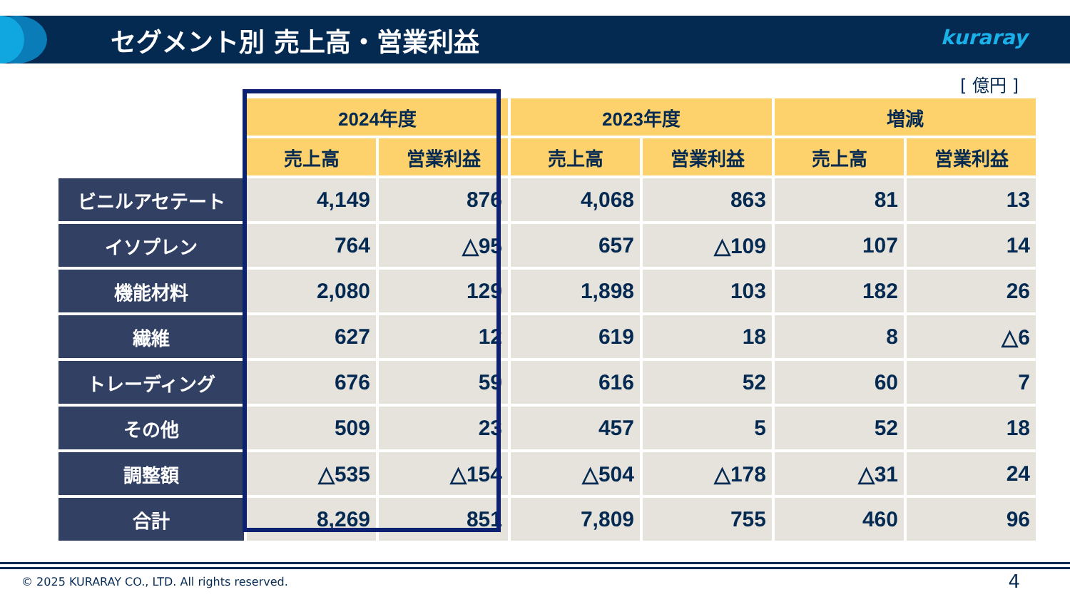セグメント別 売上高・営業利益 kuraray
[ 億円 ]
| | 2024年度 | | 2023年度 | | 増減 | |
| --- | --- | --- | --- | --- | --- | --- |
| | 売上高 | 営業利益 | 売上高 | 営業利益 | 売上高 | 営業利益 |
| ビニルアセテート | 4,149 | 876 | 4,068 | 863 | 81 | 13 |
| イソプレン | 764 | △95 | 657 | △109 | 107 | 14 |
| 機能材料 | 2,080 | 129 | 1,898 | 103 | 182 | 26 |
| 繊維 | 627 | 12 | 619 | 18 | 8 | △6 |
| トレーディング | 676 | 59 | 616 | 52 | 60 | 7 |
| その他 | 509 | 23 | 457 | 5 | 52 | 18 |
| 調整額 | △535 | △154 | △504 | △178 | △31 | 24 |
| 合計 | 8,269 | 851 | 7,809 | 755 | 460 | 96 |
© 2025 KURARAY CO., LTD. All rights reserved.
4